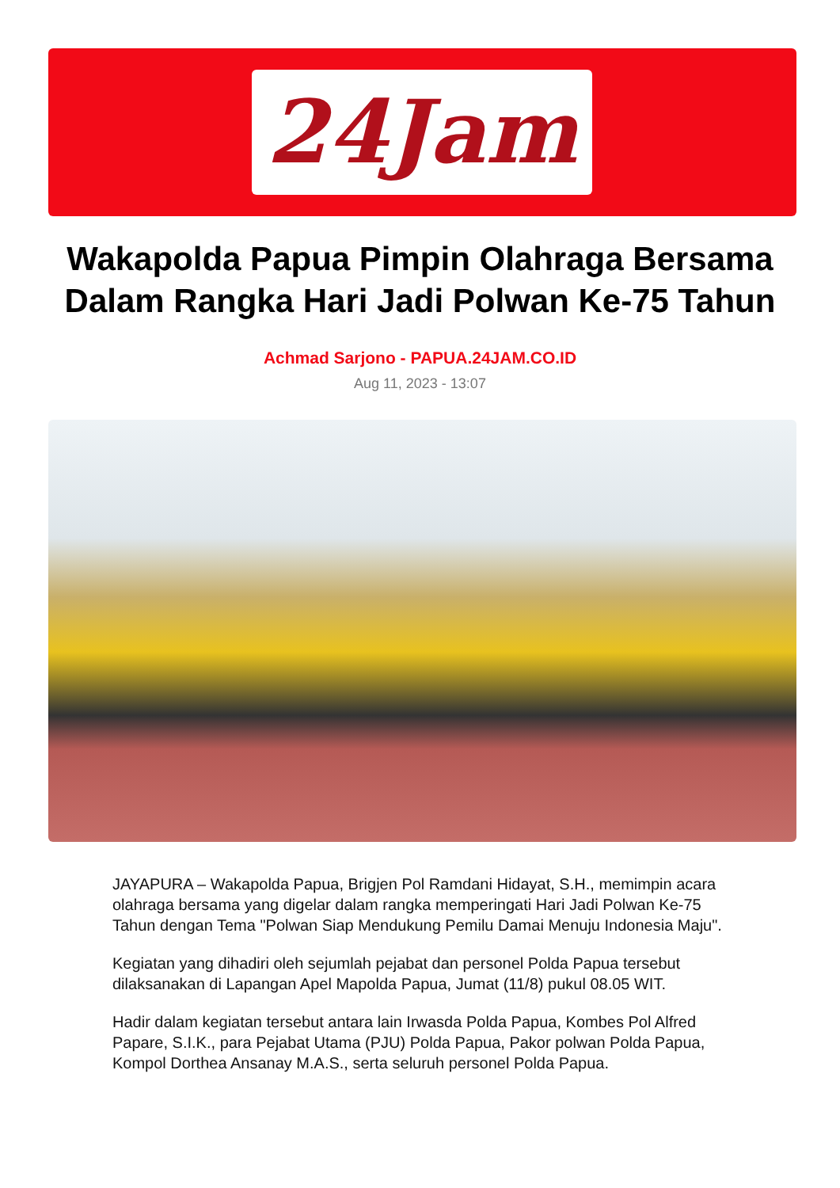24Jam
Wakapolda Papua Pimpin Olahraga Bersama
Dalam Rangka Hari Jadi Polwan Ke-75 Tahun
Achmad Sarjono - PAPUA.24JAM.CO.ID
Aug 11, 2023 - 13:07
JAYAPURA – Wakapolda Papua, Brigjen Pol Ramdani Hidayat, S.H., memimpin acara olahraga bersama yang digelar dalam rangka memperingati Hari Jadi Polwan Ke-75 Tahun dengan Tema "Polwan Siap Mendukung Pemilu Damai Menuju Indonesia Maju".
Kegiatan yang dihadiri oleh sejumlah pejabat dan personel Polda Papua tersebut dilaksanakan di Lapangan Apel Mapolda Papua, Jumat (11/8) pukul 08.05 WIT.
Hadir dalam kegiatan tersebut antara lain Irwasda Polda Papua, Kombes Pol Alfred Papare, S.I.K., para Pejabat Utama (PJU) Polda Papua, Pakor polwan Polda Papua, Kompol Dorthea Ansanay M.A.S., serta seluruh personel Polda Papua.